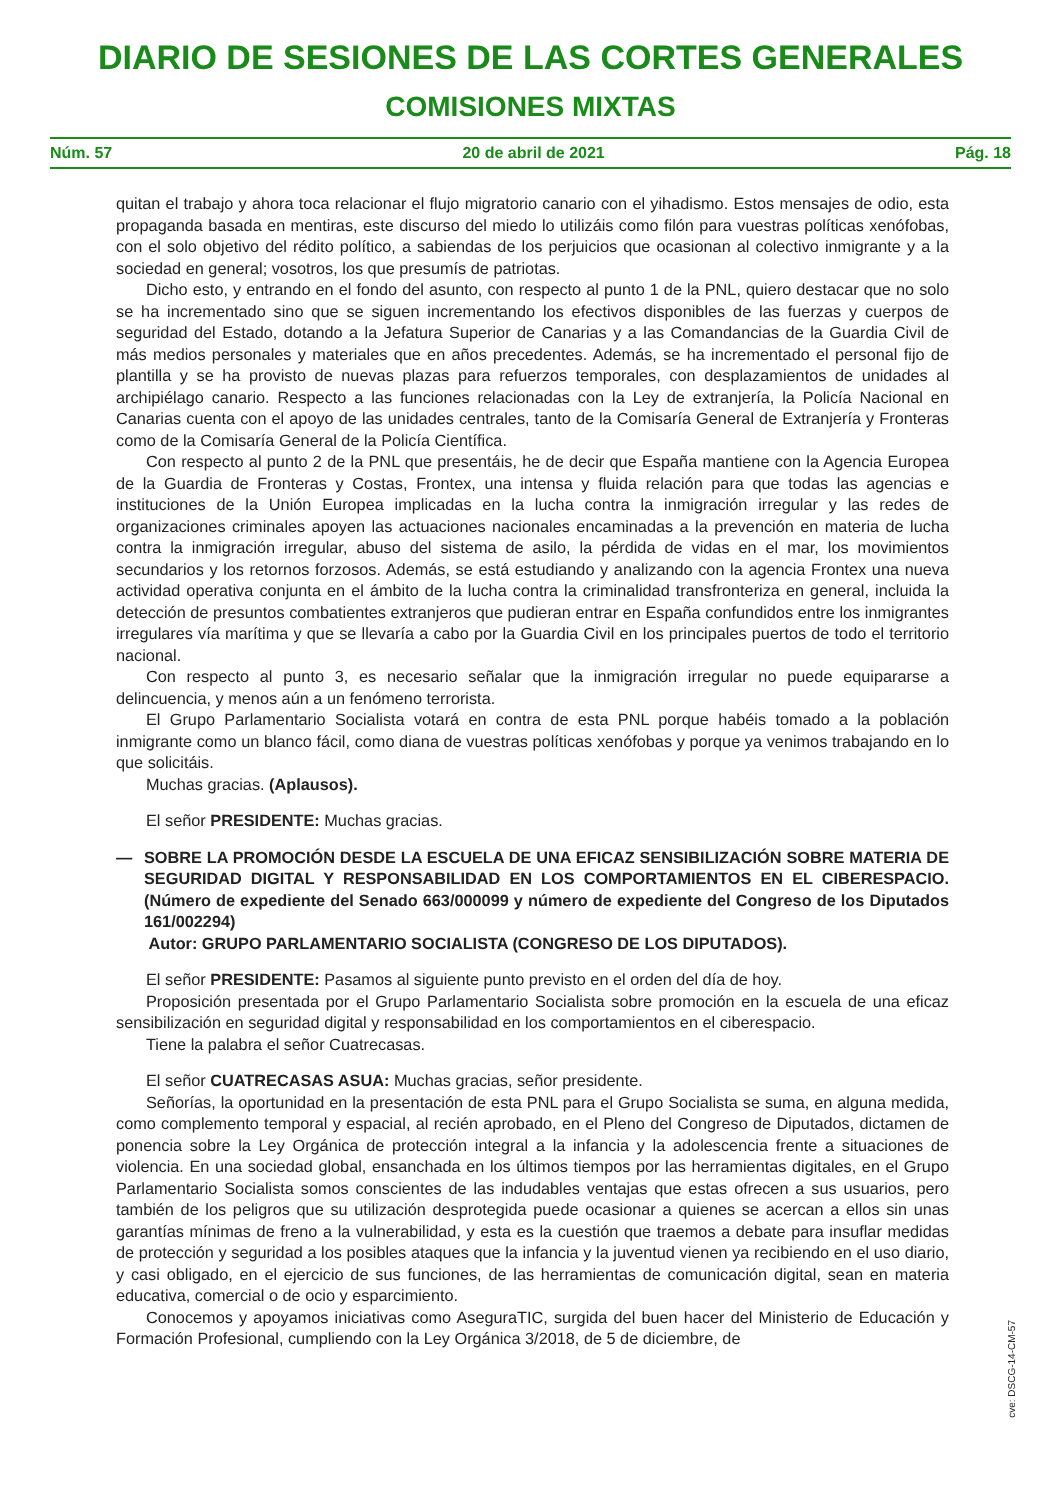DIARIO DE SESIONES DE LAS CORTES GENERALES
COMISIONES MIXTAS
Núm. 57 20 de abril de 2021 Pág. 18
quitan el trabajo y ahora toca relacionar el flujo migratorio canario con el yihadismo. Estos mensajes de odio, esta propaganda basada en mentiras, este discurso del miedo lo utilizáis como filón para vuestras políticas xenófobas, con el solo objetivo del rédito político, a sabiendas de los perjuicios que ocasionan al colectivo inmigrante y a la sociedad en general; vosotros, los que presumís de patriotas.
Dicho esto, y entrando en el fondo del asunto, con respecto al punto 1 de la PNL, quiero destacar que no solo se ha incrementado sino que se siguen incrementando los efectivos disponibles de las fuerzas y cuerpos de seguridad del Estado, dotando a la Jefatura Superior de Canarias y a las Comandancias de la Guardia Civil de más medios personales y materiales que en años precedentes. Además, se ha incrementado el personal fijo de plantilla y se ha provisto de nuevas plazas para refuerzos temporales, con desplazamientos de unidades al archipiélago canario. Respecto a las funciones relacionadas con la Ley de extranjería, la Policía Nacional en Canarias cuenta con el apoyo de las unidades centrales, tanto de la Comisaría General de Extranjería y Fronteras como de la Comisaría General de la Policía Científica.
Con respecto al punto 2 de la PNL que presentáis, he de decir que España mantiene con la Agencia Europea de la Guardia de Fronteras y Costas, Frontex, una intensa y fluida relación para que todas las agencias e instituciones de la Unión Europea implicadas en la lucha contra la inmigración irregular y las redes de organizaciones criminales apoyen las actuaciones nacionales encaminadas a la prevención en materia de lucha contra la inmigración irregular, abuso del sistema de asilo, la pérdida de vidas en el mar, los movimientos secundarios y los retornos forzosos. Además, se está estudiando y analizando con la agencia Frontex una nueva actividad operativa conjunta en el ámbito de la lucha contra la criminalidad transfronteriza en general, incluida la detección de presuntos combatientes extranjeros que pudieran entrar en España confundidos entre los inmigrantes irregulares vía marítima y que se llevaría a cabo por la Guardia Civil en los principales puertos de todo el territorio nacional.
Con respecto al punto 3, es necesario señalar que la inmigración irregular no puede equipararse a delincuencia, y menos aún a un fenómeno terrorista.
El Grupo Parlamentario Socialista votará en contra de esta PNL porque habéis tomado a la población inmigrante como un blanco fácil, como diana de vuestras políticas xenófobas y porque ya venimos trabajando en lo que solicitáis.
Muchas gracias. (Aplausos).
El señor PRESIDENTE: Muchas gracias.
— SOBRE LA PROMOCIÓN DESDE LA ESCUELA DE UNA EFICAZ SENSIBILIZACIÓN SOBRE MATERIA DE SEGURIDAD DIGITAL Y RESPONSABILIDAD EN LOS COMPORTAMIENTOS EN EL CIBERESPACIO. (Número de expediente del Senado 663/000099 y número de expediente del Congreso de los Diputados 161/002294)
Autor: GRUPO PARLAMENTARIO SOCIALISTA (CONGRESO DE LOS DIPUTADOS).
El señor PRESIDENTE: Pasamos al siguiente punto previsto en el orden del día de hoy.
Proposición presentada por el Grupo Parlamentario Socialista sobre promoción en la escuela de una eficaz sensibilización en seguridad digital y responsabilidad en los comportamientos en el ciberespacio.
Tiene la palabra el señor Cuatrecasas.
El señor CUATRECASAS ASUA: Muchas gracias, señor presidente.
Señorías, la oportunidad en la presentación de esta PNL para el Grupo Socialista se suma, en alguna medida, como complemento temporal y espacial, al recién aprobado, en el Pleno del Congreso de Diputados, dictamen de ponencia sobre la Ley Orgánica de protección integral a la infancia y la adolescencia frente a situaciones de violencia. En una sociedad global, ensanchada en los últimos tiempos por las herramientas digitales, en el Grupo Parlamentario Socialista somos conscientes de las indudables ventajas que estas ofrecen a sus usuarios, pero también de los peligros que su utilización desprotegida puede ocasionar a quienes se acercan a ellos sin unas garantías mínimas de freno a la vulnerabilidad, y esta es la cuestión que traemos a debate para insuflar medidas de protección y seguridad a los posibles ataques que la infancia y la juventud vienen ya recibiendo en el uso diario, y casi obligado, en el ejercicio de sus funciones, de las herramientas de comunicación digital, sean en materia educativa, comercial o de ocio y esparcimiento.
Conocemos y apoyamos iniciativas como AseguraTIC, surgida del buen hacer del Ministerio de Educación y Formación Profesional, cumpliendo con la Ley Orgánica 3/2018, de 5 de diciembre, de
cve: DSCG-14-CM-57